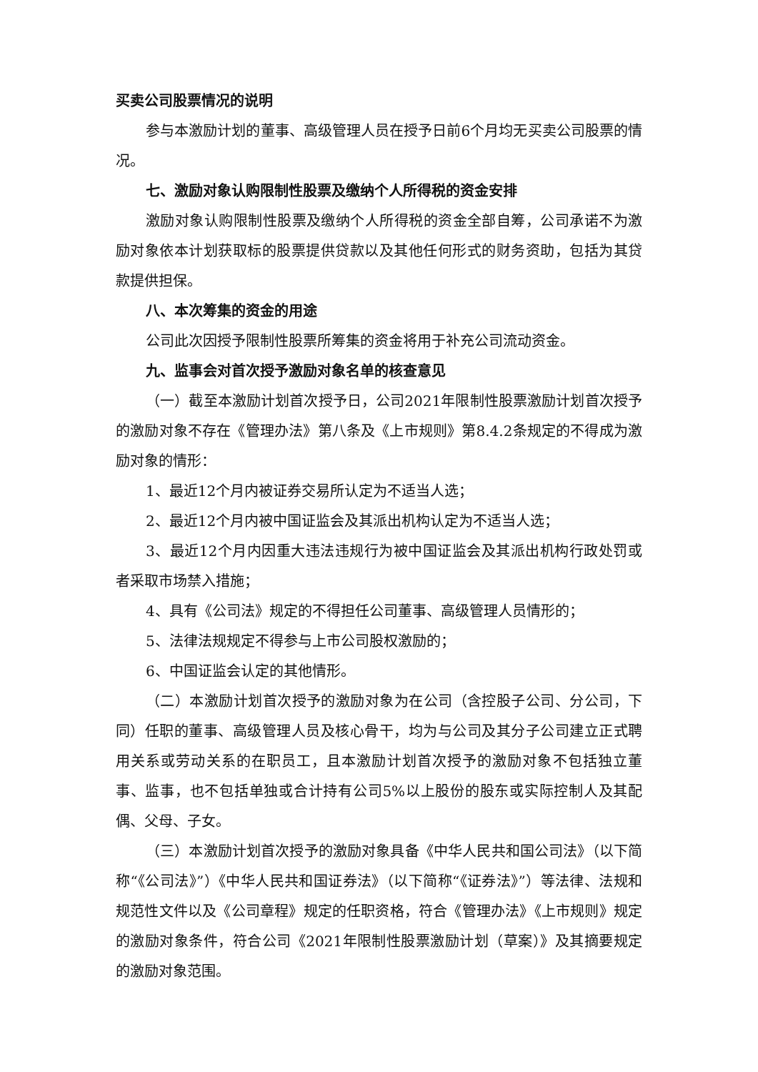买卖公司股票情况的说明
参与本激励计划的董事、高级管理人员在授予日前6个月均无买卖公司股票的情况。
七、激励对象认购限制性股票及缴纳个人所得税的资金安排
激励对象认购限制性股票及缴纳个人所得税的资金全部自筹，公司承诺不为激励对象依本计划获取标的股票提供贷款以及其他任何形式的财务资助，包括为其贷款提供担保。
八、本次筹集的资金的用途
公司此次因授予限制性股票所筹集的资金将用于补充公司流动资金。
九、监事会对首次授予激励对象名单的核查意见
（一）截至本激励计划首次授予日，公司2021年限制性股票激励计划首次授予的激励对象不存在《管理办法》第八条及《上市规则》第8.4.2条规定的不得成为激励对象的情形：
1、最近12个月内被证券交易所认定为不适当人选；
2、最近12个月内被中国证监会及其派出机构认定为不适当人选；
3、最近12个月内因重大违法违规行为被中国证监会及其派出机构行政处罚或者采取市场禁入措施；
4、具有《公司法》规定的不得担任公司董事、高级管理人员情形的；
5、法律法规规定不得参与上市公司股权激励的；
6、中国证监会认定的其他情形。
（二）本激励计划首次授予的激励对象为在公司（含控股子公司、分公司，下同）任职的董事、高级管理人员及核心骨干，均为与公司及其分子公司建立正式聘用关系或劳动关系的在职员工，且本激励计划首次授予的激励对象不包括独立董事、监事，也不包括单独或合计持有公司5%以上股份的股东或实际控制人及其配偶、父母、子女。
（三）本激励计划首次授予的激励对象具备《中华人民共和国公司法》（以下简称“《公司法》”）《中华人民共和国证券法》（以下简称“《证券法》”）等法律、法规和规范性文件以及《公司章程》规定的任职资格，符合《管理办法》《上市规则》规定的激励对象条件，符合公司《2021年限制性股票激励计划（草案）》及其摘要规定的激励对象范围。